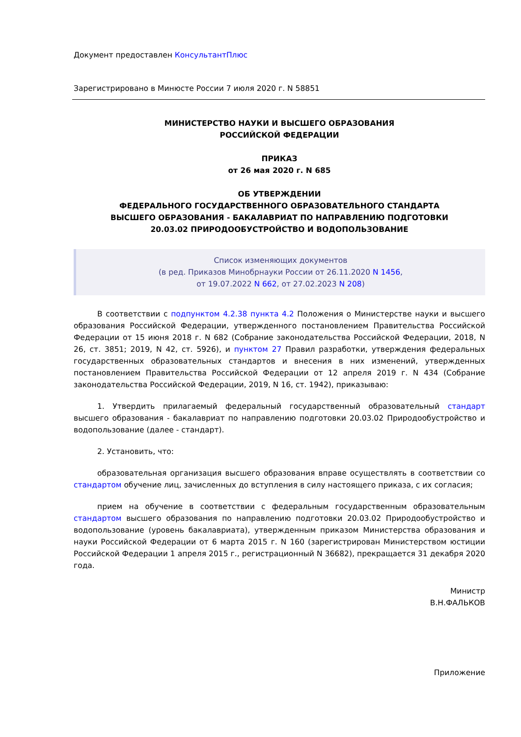Документ предоставлен КонсультантПлюс
Зарегистрировано в Минюсте России 7 июля 2020 г. N 58851
МИНИСТЕРСТВО НАУКИ И ВЫСШЕГО ОБРАЗОВАНИЯ
РОССИЙСКОЙ ФЕДЕРАЦИИ
ПРИКАЗ
от 26 мая 2020 г. N 685
ОБ УТВЕРЖДЕНИИ
ФЕДЕРАЛЬНОГО ГОСУДАРСТВЕННОГО ОБРАЗОВАТЕЛЬНОГО СТАНДАРТА
ВЫСШЕГО ОБРАЗОВАНИЯ - БАКАЛАВРИАТ ПО НАПРАВЛЕНИЮ ПОДГОТОВКИ
20.03.02 ПРИРОДООБУСТРОЙСТВО И ВОДОПОЛЬЗОВАНИЕ
Список изменяющих документов
(в ред. Приказов Минобрнауки России от 26.11.2020 N 1456,
от 19.07.2022 N 662, от 27.02.2023 N 208)
В соответствии с подпунктом 4.2.38 пункта 4.2 Положения о Министерстве науки и высшего образования Российской Федерации, утвержденного постановлением Правительства Российской Федерации от 15 июня 2018 г. N 682 (Собрание законодательства Российской Федерации, 2018, N 26, ст. 3851; 2019, N 42, ст. 5926), и пунктом 27 Правил разработки, утверждения федеральных государственных образовательных стандартов и внесения в них изменений, утвержденных постановлением Правительства Российской Федерации от 12 апреля 2019 г. N 434 (Собрание законодательства Российской Федерации, 2019, N 16, ст. 1942), приказываю:
1. Утвердить прилагаемый федеральный государственный образовательный стандарт высшего образования - бакалавриат по направлению подготовки 20.03.02 Природообустройство и водопользование (далее - стандарт).
2. Установить, что:
образовательная организация высшего образования вправе осуществлять в соответствии со стандартом обучение лиц, зачисленных до вступления в силу настоящего приказа, с их согласия;
прием на обучение в соответствии с федеральным государственным образовательным стандартом высшего образования по направлению подготовки 20.03.02 Природообустройство и водопользование (уровень бакалавриата), утвержденным приказом Министерства образования и науки Российской Федерации от 6 марта 2015 г. N 160 (зарегистрирован Министерством юстиции Российской Федерации 1 апреля 2015 г., регистрационный N 36682), прекращается 31 декабря 2020 года.
Министр
В.Н.ФАЛЬКОВ
Приложение